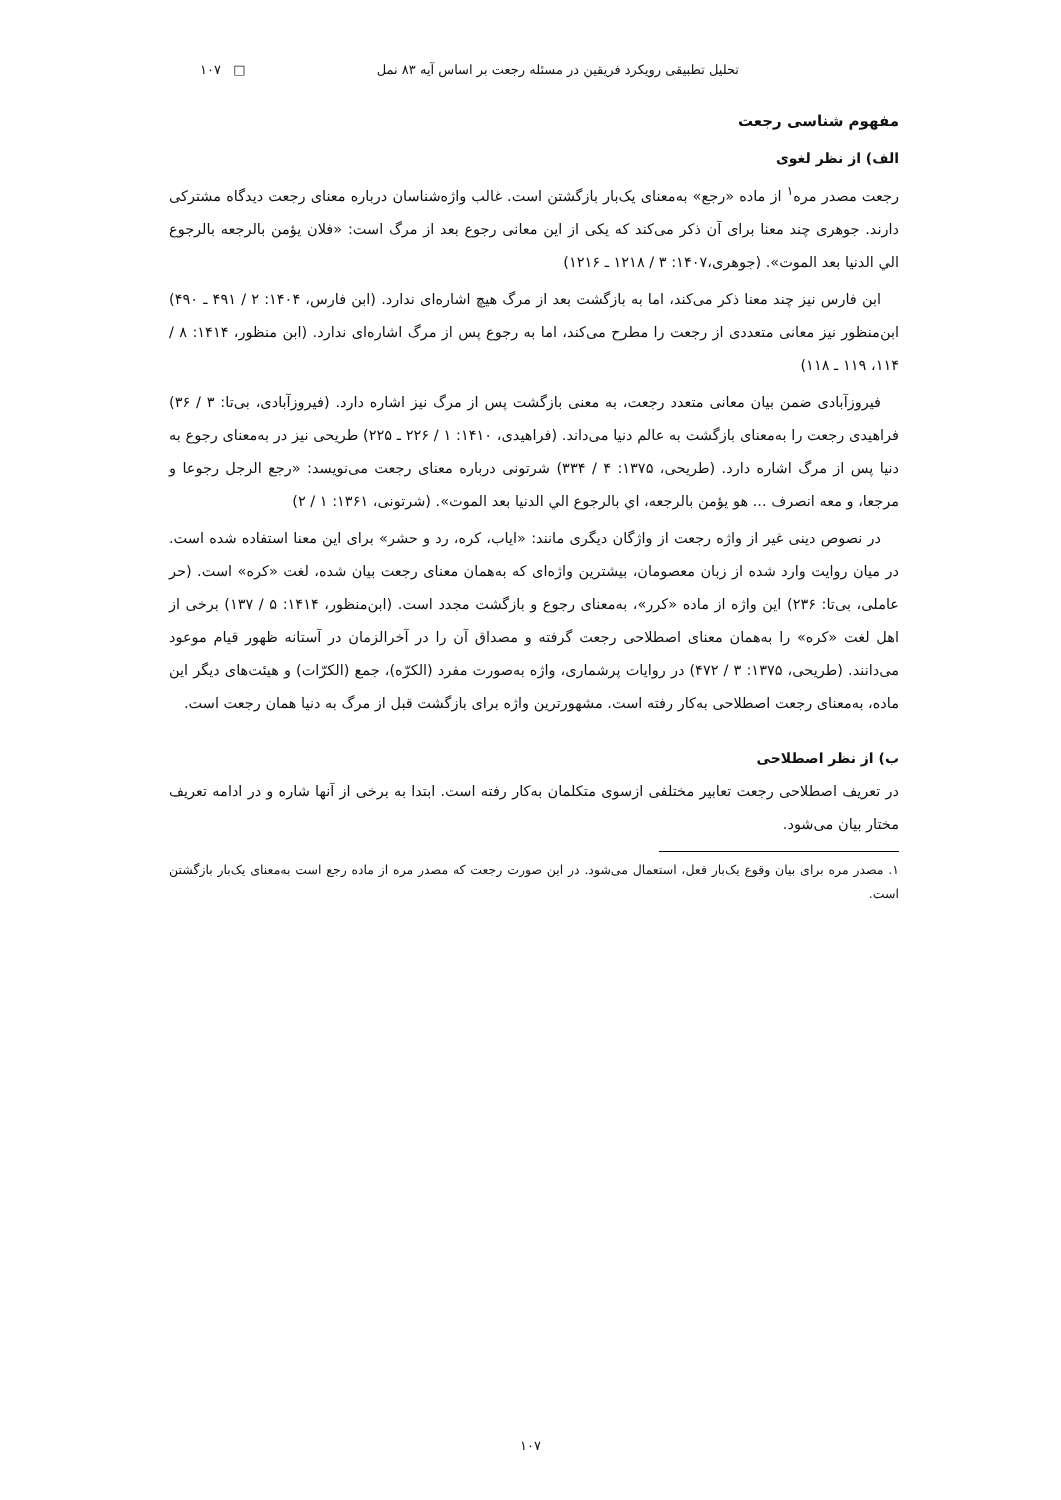تحلیل تطبیقی رویکرد فریقین در مسئله رجعت بر اساس آیه ۸۳ نمل □ ۱۰۷
مفهوم شناسی رجعت
الف) از نظر لغوی
رجعت مصدر مره<sup>۱</sup> از ماده «رجع» به‌معنای یک‌بار بازگشتن است. غالب واژه‌شناسان درباره معنای رجعت دیدگاه مشترکی دارند. جوهری چند معنا برای آن ذکر می‌کند که یکی از این معانی رجوع بعد از مرگ است: «فلان یؤمن بالرجعه بالرجوع الي الدنيا بعد الموت». (جوهری،۱۴۰۷: ۳ / ۱۲۱۸ ـ ۱۲۱۶)
ابن فارس نیز چند معنا ذکر می‌کند، اما به بازگشت بعد از مرگ هیچ اشاره‌ای ندارد. (ابن فارس، ۱۴۰۴: ۲ / ۴۹۱ ـ ۴۹۰) ابن‌منظور نیز معانی متعددی از رجعت را مطرح می‌کند، اما به رجوع پس از مرگ اشاره‌ای ندارد. (ابن منظور، ۱۴۱۴: ۸ / ۱۱۴، ۱۱۹ ـ ۱۱۸)
فیروزآبادی ضمن بیان معانی متعدد رجعت، به معنی بازگشت پس از مرگ نیز اشاره دارد. (فیروزآبادی، بی‌تا: ۳ / ۳۶) فراهیدی رجعت را به‌معنای بازگشت به عالم دنیا می‌داند. (فراهیدی، ۱۴۱۰: ۱ / ۲۲۶ ـ ۲۲۵) طریحی نیز در به‌معنای رجوع به دنیا پس از مرگ اشاره دارد. (طریحی، ۱۳۷۵: ۴ / ۳۳۴) شرتونی درباره معنای رجعت می‌نویسد: «رجع الرجل رجوعا و مرجعا، و معه انصرف ... هو يؤمن بالرجعه، اي بالرجوع الي الدنيا بعد الموت». (شرتونی، ۱۳۶۱: ۱ / ۲)
در نصوص دینی غیر از واژه رجعت از واژگان دیگری مانند: «ایاب، کره، رد و حشر» برای این معنا استفاده شده است. در میان روایت وارد شده از زبان معصومان، بیشترین واژه‌ای که به‌همان معنای رجعت بیان شده، لغت «کره» است. (حر عاملی، بی‌تا: ۲۳۶) این واژه از ماده «کرر»، به‌معنای رجوع و بازگشت مجدد است. (ابن‌منظور، ۱۴۱۴: ۵ / ۱۳۷) برخی از اهل لغت «کره» را به‌همان معنای اصطلاحی رجعت گرفته و مصداق آن را در آخرالزمان در آستانه ظهور قیام موعود می‌دانند. (طریحی، ۱۳۷۵: ۳ / ۴۷۲) در روایات پرشماری، واژه به‌صورت مفرد (الکرّه)، جمع (الکرّات) و هیئت‌های دیگر این ماده، به‌معنای رجعت اصطلاحی به‌کار رفته است. مشهورترین واژه برای بازگشت قبل از مرگ به دنیا همان رجعت است.
ب) از نظر اصطلاحی
در تعریف اصطلاحی رجعت تعابیر مختلفی ازسوی متکلمان به‌کار رفته است. ابتدا به برخی از آنها شاره و در ادامه تعریف مختار بیان می‌شود.
۱. مصدر مره برای بیان وقوع یک‌بار فعل، استعمال می‌شود. در این صورت رجعت که مصدر مره از ماده رجع است به‌معنای یک‌بار بازگشتن است.
۱۰۷